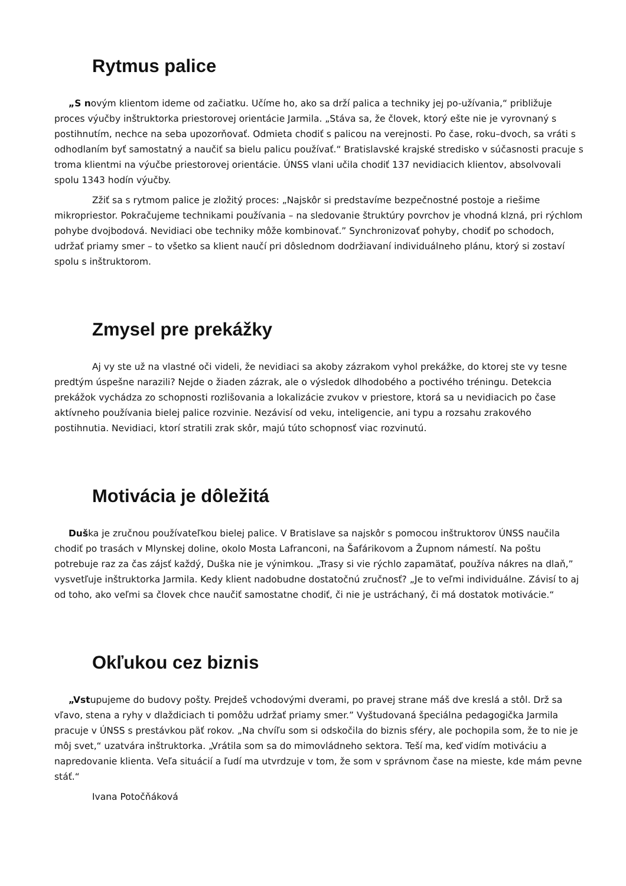Rytmus palice
„S novým klientom ideme od začiatku. Učíme ho, ako sa drží palica a techniky jej po-užívania,“ približuje proces výučby inštruktorka priestorovej orientácie Jarmila. „Stáva sa, že človek, ktorý ešte nie je vyrovnaný s postihnutím, nechce na seba upozorňovať. Odmieta chodiť s palicou na verejnosti. Po čase, roku–dvoch, sa vráti s odhodlaním byť samostatný a naučiť sa bielu palicu používať.“ Bratislavské krajské stredisko v súčasnosti pracuje s troma klientmi na výučbe priestorovej orientácie. ÚNSS vlani učila chodiť 137 nevidiacich klientov, absolvovali spolu 1343 hodín výučby.
Zžiť sa s rytmom palice je zložitý proces: „Najskôr si predstavíme bezpečnostné postoje a riešime mikropriestor. Pokračujeme technikami používania – na sledovanie štruktúry povrchov je vhodná klzná, pri rýchlom pohybe dvojbodová. Nevidiaci obe techniky môže kombinovať.” Synchronizovať pohyby, chodiť po schodoch, udržať priamy smer – to všetko sa klient naučí pri dôslednom dodržiavaní individuálneho plánu, ktorý si zostaví spolu s inštruktorom.
Zmysel pre prekážky
Aj vy ste už na vlastné oči videli, že nevidiaci sa akoby zázrakom vyhol prekážke, do ktorej ste vy tesne predtým úspešne narazili? Nejde o žiaden zázrak, ale o výsledok dlhodobého a poctivého tréningu. Detekcia prekážok vychádza zo schopnosti rozlišovania a lokalizácie zvukov v priestore, ktorá sa u nevidiacich po čase aktívneho používania bielej palice rozvinie. Nezávisí od veku, inteligencie, ani typu a rozsahu zrakového postihnutia. Nevidiaci, ktorí stratili zrak skôr, majú túto schopnosť viac rozvinutú.
Motivácia je dôležitá
Duška je zručnou používateľkou bielej palice. V Bratislave sa najskôr s pomocou inštruktorov ÚNSS naučila chodiť po trasách v Mlynskej doline, okolo Mosta Lafranconi, na Šafárikovom a Župnom námestí. Na poštu potrebuje raz za čas zájsť každý, Duška nie je výnimkou. „Trasy si vie rýchlo zapamätať, používa nákres na dlaň,” vysvetľuje inštruktorka Jarmila. Kedy klient nadobudne dostatočnú zručnosť? „Je to veľmi individuálne. Závisí to aj od toho, ako veľmi sa človek chce naučiť samostatne chodiť, či nie je ustráchaný, či má dostatok motivácie.“
Okľukou cez biznis
„Vstupujeme do budovy pošty. Prejdeš vchodovými dverami, po pravej strane máš dve kreslá a stôl. Drž sa vľavo, stena a ryhy v dlaždiciach ti pomôžu udržať priamy smer.” Vyštudovaná špeciálna pedagogička Jarmila pracuje v ÚNSS s prestávkou päť rokov. „Na chvíľu som si odskočila do biznis sféry, ale pochopila som, že to nie je môj svet,“ uzatvára inštruktorka. „Vrátila som sa do mimovládneho sektora. Teší ma, keď vidím motiváciu a napredovanie klienta. Veľa situácií a ľudí ma utvrdzuje v tom, že som v správnom čase na mieste, kde mám pevne stáť.“
Ivana Potočňáková